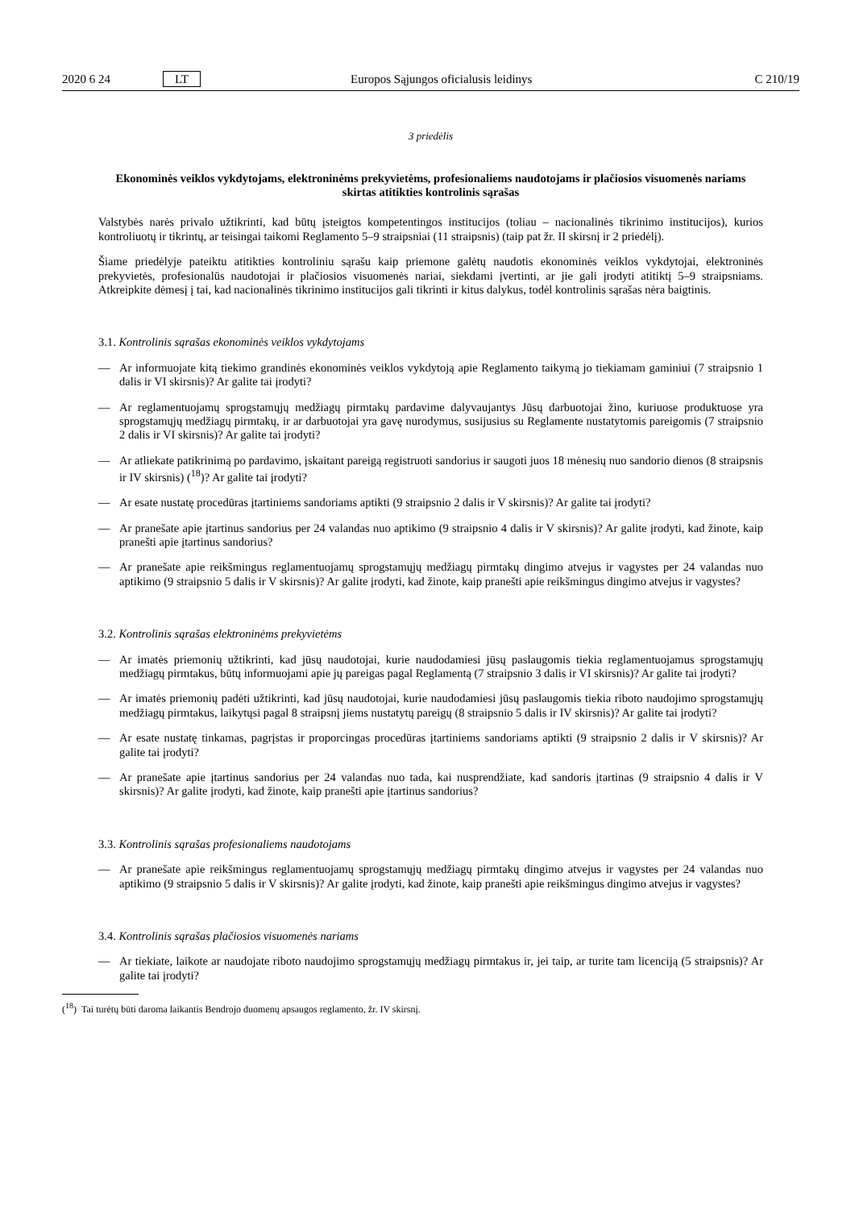2020 6 24 LT Europos Sąjungos oficialusis leidinys C 210/19
3 priedėlis
Ekonominės veiklos vykdytojams, elektroninėms prekyvietėms, profesionaliems naudotojams ir plačiosios visuomenės nariams skirtas atitikties kontrolinis sąrašas
Valstybės narės privalo užtikrinti, kad būtų įsteigtos kompetentingos institucijos (toliau – nacionalinės tikrinimo institucijos), kurios kontroliuotų ir tikrintų, ar teisingai taikomi Reglamento 5–9 straipsniai (11 straipsnis) (taip pat žr. II skirsnį ir 2 priedėlį).
Šiame priedėlyje pateiktu atitikties kontroliniu sąrašu kaip priemone galėtų naudotis ekonominės veiklos vykdytojai, elektroninės prekyvietės, profesionalūs naudotojai ir plačiosios visuomenės nariai, siekdami įvertinti, ar jie gali įrodyti atitiktį 5–9 straipsniams. Atkreipkite dėmesį į tai, kad nacionalinės tikrinimo institucijos gali tikrinti ir kitus dalykus, todėl kontrolinis sąrašas nėra baigtinis.
3.1. Kontrolinis sąrašas ekonominės veiklos vykdytojams
— Ar informuojate kitą tiekimo grandinės ekonominės veiklos vykdytoją apie Reglamento taikymą jo tiekiamam gaminiui (7 straipsnio 1 dalis ir VI skirsnis)? Ar galite tai įrodyti?
— Ar reglamentuojamų sprogstamųjų medžiagų pirmtakų pardavime dalyvaujantys Jūsų darbuotojai žino, kuriuose produktuose yra sprogstamųjų medžiagų pirmtakų, ir ar darbuotojai yra gavę nurodymus, susijusius su Reglamente nustatytomis pareigomis (7 straipsnio 2 dalis ir VI skirsnis)? Ar galite tai įrodyti?
— Ar atliekate patikrinimą po pardavimo, įskaitant pareigą registruoti sandorius ir saugoti juos 18 mėnesių nuo sandorio dienos (8 straipsnis ir IV skirsnis) (<sup>18</sup>)? Ar galite tai įrodyti?
— Ar esate nustatę procedūras įtartiniems sandoriams aptikti (9 straipsnio 2 dalis ir V skirsnis)? Ar galite tai įrodyti?
— Ar pranešate apie įtartinus sandorius per 24 valandas nuo aptikimo (9 straipsnio 4 dalis ir V skirsnis)? Ar galite įrodyti, kad žinote, kaip pranešti apie įtartinus sandorius?
— Ar pranešate apie reikšmingus reglamentuojamų sprogstamųjų medžiagų pirmtakų dingimo atvejus ir vagystes per 24 valandas nuo aptikimo (9 straipsnio 5 dalis ir V skirsnis)? Ar galite įrodyti, kad žinote, kaip pranešti apie reikšmingus dingimo atvejus ir vagystes?
3.2. Kontrolinis sąrašas elektroninėms prekyvietėms
— Ar imatės priemonių užtikrinti, kad jūsų naudotojai, kurie naudodamiesi jūsų paslaugomis tiekia reglamentuojamus sprogstamųjų medžiagų pirmtakus, būtų informuojami apie jų pareigas pagal Reglamentą (7 straipsnio 3 dalis ir VI skirsnis)? Ar galite tai įrodyti?
— Ar imatės priemonių padėti užtikrinti, kad jūsų naudotojai, kurie naudodamiesi jūsų paslaugomis tiekia riboto naudojimo sprogstamųjų medžiagų pirmtakus, laikytųsi pagal 8 straipsnį jiems nustatytų pareigų (8 straipsnio 5 dalis ir IV skirsnis)? Ar galite tai įrodyti?
— Ar esate nustatę tinkamas, pagrįstas ir proporcingas procedūras įtartiniems sandoriams aptikti (9 straipsnio 2 dalis ir V skirsnis)? Ar galite tai įrodyti?
— Ar pranešate apie įtartinus sandorius per 24 valandas nuo tada, kai nusprendžiate, kad sandoris įtartinas (9 straipsnio 4 dalis ir V skirsnis)? Ar galite įrodyti, kad žinote, kaip pranešti apie įtartinus sandorius?
3.3. Kontrolinis sąrašas profesionaliems naudotojams
— Ar pranešate apie reikšmingus reglamentuojamų sprogstamųjų medžiagų pirmtakų dingimo atvejus ir vagystes per 24 valandas nuo aptikimo (9 straipsnio 5 dalis ir V skirsnis)? Ar galite įrodyti, kad žinote, kaip pranešti apie reikšmingus dingimo atvejus ir vagystes?
3.4. Kontrolinis sąrašas plačiosios visuomenės nariams
— Ar tiekiate, laikote ar naudojate riboto naudojimo sprogstamųjų medžiagų pirmtakus ir, jei taip, ar turite tam licenciją (5 straipsnis)? Ar galite tai įrodyti?
(<sup>18</sup>) Tai turėtų būti daroma laikantis Bendrojo duomenų apsaugos reglamento, žr. IV skirsnį.